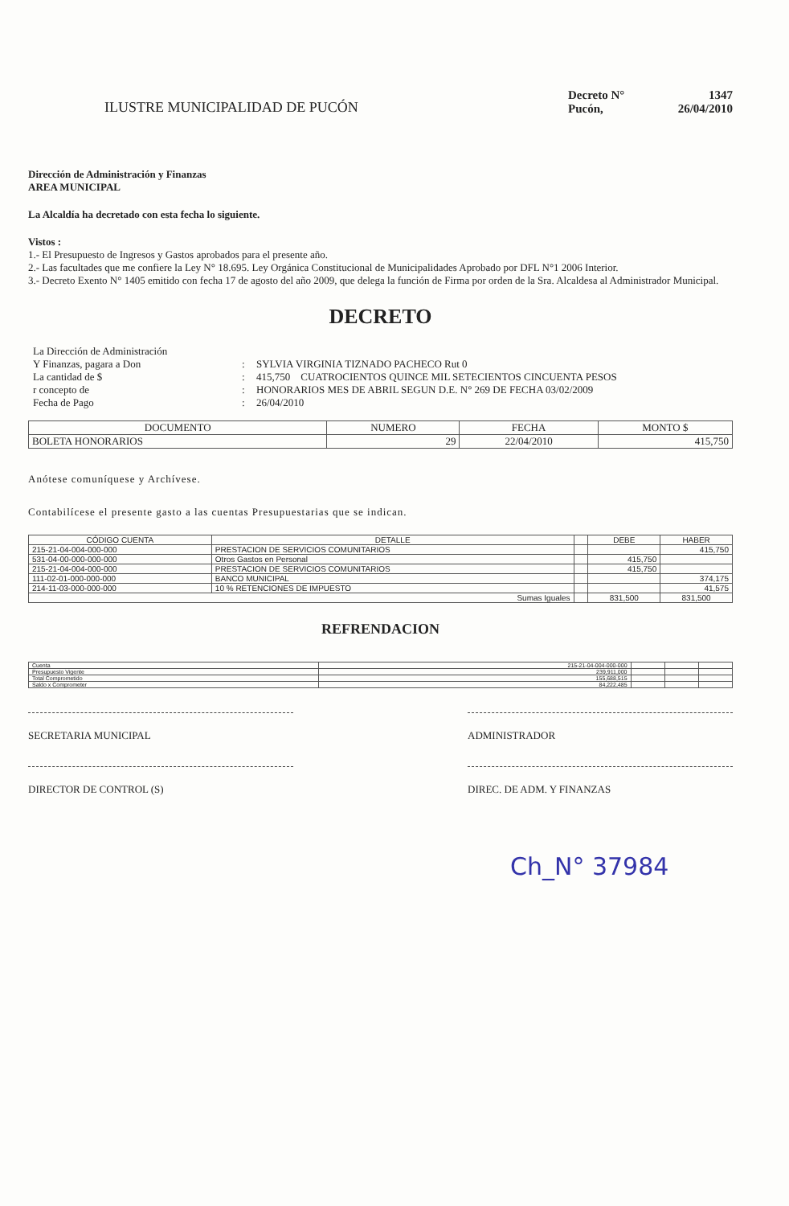ILUSTRE MUNICIPALIDAD DE PUCÓN
Decreto N° 1347
Pucón, 26/04/2010
Dirección de Administración y Finanzas
AREA MUNICIPAL
La Alcaldía ha decretado con esta fecha lo siguiente.
Vistos :
1.- El Presupuesto de Ingresos y Gastos aprobados para el presente año.
2.- Las facultades que me confiere la Ley N° 18.695. Ley Orgánica Constitucional de Municipalidades Aprobado por DFL N°1 2006 Interior.
3.- Decreto Exento N° 1405 emitido con fecha 17 de agosto del año 2009, que delega la función de Firma por orden de la Sra. Alcaldesa al Administrador Municipal.
DECRETO
La Dirección de Administración
Y Finanzas, pagara a Don
:
SYLVIA VIRGINIA TIZNADO PACHECO Rut 0
La cantidad de $
:
415,750 CUATROCIENTOS QUINCE MIL SETECIENTOS CINCUENTA PESOS
r concepto de
:
HONORARIOS MES DE ABRIL SEGUN D.E. N° 269 DE FECHA 03/02/2009
Fecha de Pago
:
26/04/2010
| DOCUMENTO | NUMERO | FECHA | MONTO $ |
| --- | --- | --- | --- |
| BOLETA HONORARIOS | 29 | 22/04/2010 | 415,750 |
Anótese comuníquese y Archívese.
Contabilícese el presente gasto a las cuentas Presupuestarias que se indican.
| CÓDIGO CUENTA | DETALLE | | DEBE | HABER |
| --- | --- | --- | --- | --- |
| 215-21-04-004-000-000 | PRESTACION DE SERVICIOS COMUNITARIOS | | | 415,750 |
| 531-04-00-000-000-000 | Otros Gastos en Personal | | 415,750 | |
| 215-21-04-004-000-000 | PRESTACION DE SERVICIOS COMUNITARIOS | | 415,750 | |
| 111-02-01-000-000-000 | BANCO MUNICIPAL | | | 374,175 |
| 214-11-03-000-000-000 | 10 % RETENCIONES DE IMPUESTO | | | 41,575 |
| Sumas Iguales | | | 831,500 | 831,500 |
REFRENDACION
| Cuenta | 215-21-04-004-000-000 | | | |
| Presupuesto Vigente | 239,911,000 | | | |
| Total Comprometido | 155,688,515 | | | |
| Saldo x Comprometer | 84,222,485 | | | |
SECRETARIA MUNICIPAL ADMINISTRADOR
DIRECTOR DE CONTROL (S) DIREC. DE ADM. Y FINANZAS
Ch_N° 37984